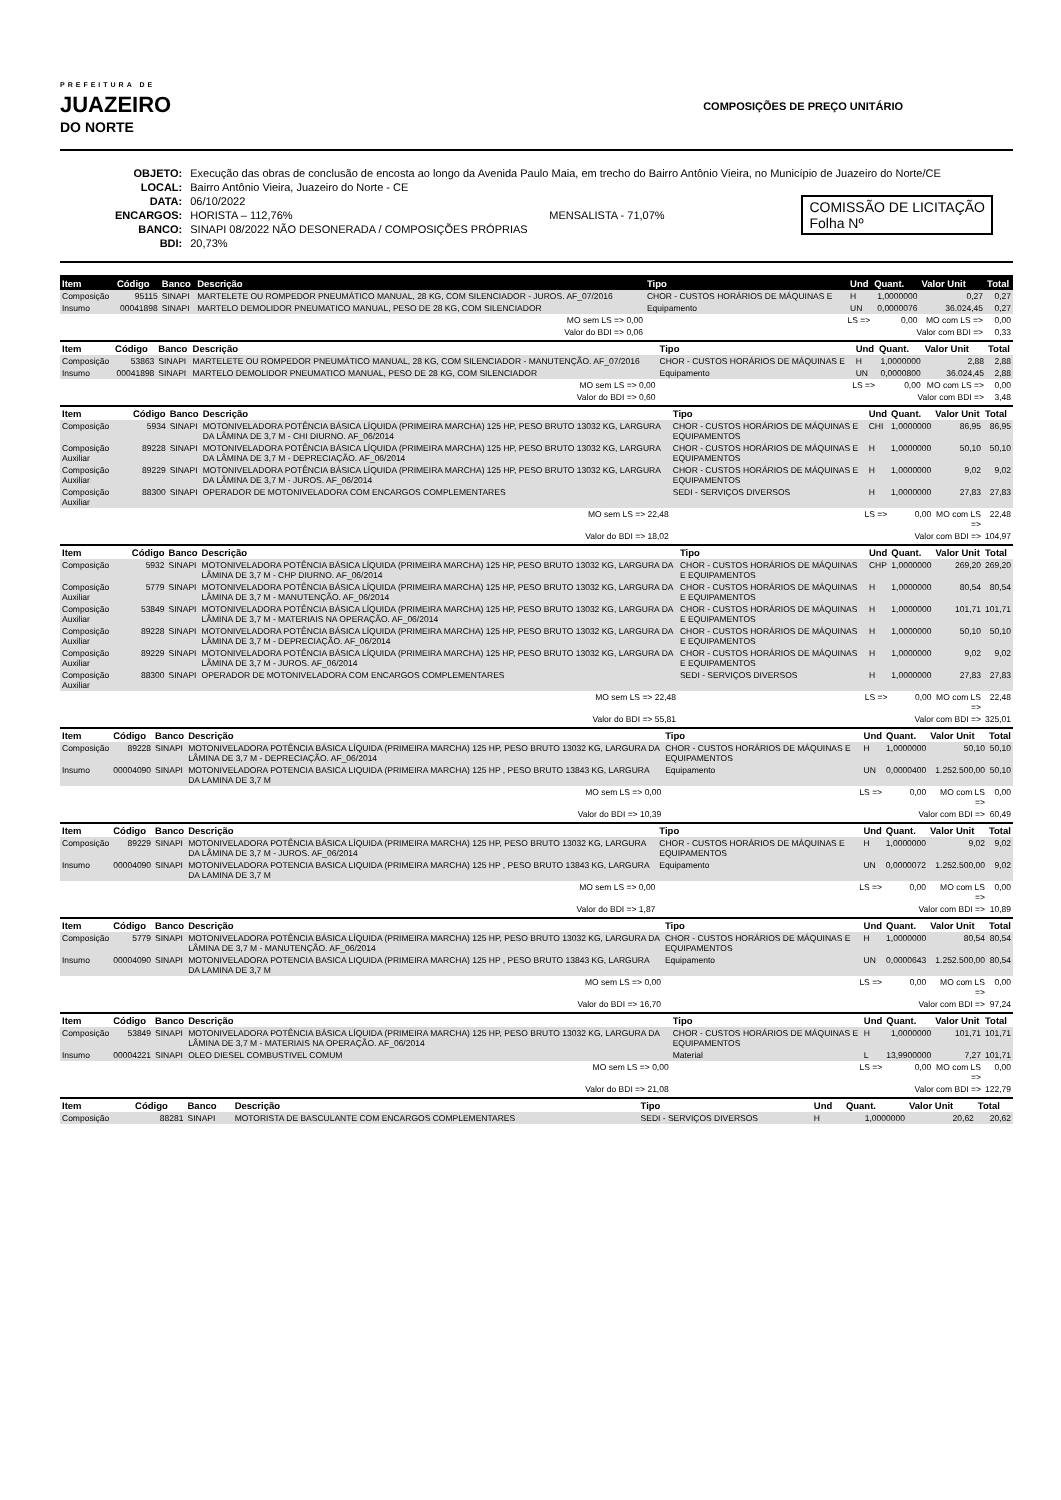PREFEITURA DE
JUAZEIRO
DO NORTE
COMPOSIÇÕES DE PREÇO UNITÁRIO
| OBJETO: | Execução das obras de conclusão de encosta ao longo da Avenida Paulo Maia, em trecho do Bairro Antônio Vieira, no Município de Juazeiro do Norte/CE |
| LOCAL: | Bairro Antônio Vieira, Juazeiro do Norte - CE |
| DATA: | 06/10/2022 |
| ENCARGOS: | HORISTA – 112,76% MENSALISTA - 71,07% |
| BANCO: | SINAPI 08/2022 NÃO DESONERADA / COMPOSIÇÕES PRÓPRIAS |
| BDI: | 20,73% |
COMISSÃO DE LICITAÇÃO
Folha Nº
| Item | Código | Banco | Descrição | Tipo | Und | Quant. | Valor Unit | Total |
| --- | --- | --- | --- | --- | --- | --- | --- | --- |
| Composição | 95115 | SINAPI | MARTELETE OU ROMPEDOR PNEUMÁTICO MANUAL, 28 KG, COM SILENCIADOR - JUROS. AF_07/2016 | CHOR - CUSTOS HORÁRIOS DE MÁQUINAS E | H | 1,0000000 | 0,27 | 0,27 |
| Insumo | 00041898 | SINAPI | MARTELO DEMOLIDOR PNEUMATICO MANUAL, PESO DE 28 KG, COM SILENCIADOR | Equipamento | UN | 0,0000076 | 36.024,45 | 0,27 |
| MO sem LS => 0,00 | | | | LS => | | 0,00 | MO com LS => | 0,00 |
| Valor do BDI => 0,06 | | | | Valor com BDI => | | | | 0,33 |
| Item | Código | Banco | Descrição | Tipo | Und | Quant. | Valor Unit | Total |
| --- | --- | --- | --- | --- | --- | --- | --- | --- |
| Composição | 53863 | SINAPI | MARTELETE OU ROMPEDOR PNEUMÁTICO MANUAL, 28 KG, COM SILENCIADOR - MANUTENÇÃO. AF_07/2016 | CHOR - CUSTOS HORÁRIOS DE MÁQUINAS E | H | 1,0000000 | 2,88 | 2,88 |
| Insumo | 00041898 | SINAPI | MARTELO DEMOLIDOR PNEUMATICO MANUAL, PESO DE 28 KG, COM SILENCIADOR | Equipamento | UN | 0,0000800 | 36.024,45 | 2,88 |
| MO sem LS => 0,00 | | | | LS => | | 0,00 | MO com LS => | 0,00 |
| Valor do BDI => 0,60 | | | | Valor com BDI => | | | | 3,48 |
| Item | Código | Banco | Descrição | Tipo | Und | Quant. | Valor Unit | Total |
| --- | --- | --- | --- | --- | --- | --- | --- | --- |
| Composição | 5934 | SINAPI | MOTONIVELADORA POTÊNCIA BÁSICA LÍQUIDA (PRIMEIRA MARCHA) 125 HP, PESO BRUTO 13032 KG, LARGURA DA LÂMINA DE 3,7 M - CHI DIURNO. AF_06/2014 | CHOR - CUSTOS HORÁRIOS DE MÁQUINAS E EQUIPAMENTOS | CHI | 1,0000000 | 86,95 | 86,95 |
| Composição Auxiliar | 89228 | SINAPI | MOTONIVELADORA POTÊNCIA BÁSICA LÍQUIDA (PRIMEIRA MARCHA) 125 HP, PESO BRUTO 13032 KG, LARGURA DA LÂMINA DE 3,7 M - DEPRECIAÇÃO. AF_06/2014 | CHOR - CUSTOS HORÁRIOS DE MÁQUINAS E EQUIPAMENTOS | H | 1,0000000 | 50,10 | 50,10 |
| Composição Auxiliar | 89229 | SINAPI | MOTONIVELADORA POTÊNCIA BÁSICA LÍQUIDA (PRIMEIRA MARCHA) 125 HP, PESO BRUTO 13032 KG, LARGURA DA LÂMINA DE 3,7 M - JUROS. AF_06/2014 | CHOR - CUSTOS HORÁRIOS DE MÁQUINAS E EQUIPAMENTOS | H | 1,0000000 | 9,02 | 9,02 |
| Composição Auxiliar | 88300 | SINAPI | OPERADOR DE MOTONIVELADORA COM ENCARGOS COMPLEMENTARES | SEDI - SERVIÇOS DIVERSOS | H | 1,0000000 | 27,83 | 27,83 |
| MO sem LS => 22,48 | | | | LS => | | 0,00 | MO com LS => | 22,48 |
| Valor do BDI => 18,02 | | | | Valor com BDI => | | | | 104,97 |
| Item | Código | Banco | Descrição | Tipo | Und | Quant. | Valor Unit | Total |
| --- | --- | --- | --- | --- | --- | --- | --- | --- |
| Composição | 5932 | SINAPI | MOTONIVELADORA POTÊNCIA BÁSICA LÍQUIDA (PRIMEIRA MARCHA) 125 HP, PESO BRUTO 13032 KG, LARGURA DA LÂMINA DE 3,7 M - CHP DIURNO. AF_06/2014 | CHOR - CUSTOS HORÁRIOS DE MÁQUINAS E EQUIPAMENTOS | CHP | 1,0000000 | 269,20 | 269,20 |
| Composição Auxiliar | 5779 | SINAPI | MOTONIVELADORA POTÊNCIA BÁSICA LÍQUIDA (PRIMEIRA MARCHA) 125 HP, PESO BRUTO 13032 KG, LARGURA DA LÂMINA DE 3,7 M - MANUTENÇÃO. AF_06/2014 | CHOR - CUSTOS HORÁRIOS DE MÁQUINAS E EQUIPAMENTOS | H | 1,0000000 | 80,54 | 80,54 |
| Composição Auxiliar | 53849 | SINAPI | MOTONIVELADORA POTÊNCIA BÁSICA LÍQUIDA (PRIMEIRA MARCHA) 125 HP, PESO BRUTO 13032 KG, LARGURA DA LÂMINA DE 3,7 M - MATERIAIS NA OPERAÇÃO. AF_06/2014 | CHOR - CUSTOS HORÁRIOS DE MÁQUINAS E EQUIPAMENTOS | H | 1,0000000 | 101,71 | 101,71 |
| Composição Auxiliar | 89228 | SINAPI | MOTONIVELADORA POTÊNCIA BÁSICA LÍQUIDA (PRIMEIRA MARCHA) 125 HP, PESO BRUTO 13032 KG, LARGURA DA LÂMINA DE 3,7 M - DEPRECIAÇÃO. AF_06/2014 | CHOR - CUSTOS HORÁRIOS DE MÁQUINAS E EQUIPAMENTOS | H | 1,0000000 | 50,10 | 50,10 |
| Composição Auxiliar | 89229 | SINAPI | MOTONIVELADORA POTÊNCIA BÁSICA LÍQUIDA (PRIMEIRA MARCHA) 125 HP, PESO BRUTO 13032 KG, LARGURA DA LÂMINA DE 3,7 M - JUROS. AF_06/2014 | CHOR - CUSTOS HORÁRIOS DE MÁQUINAS E EQUIPAMENTOS | H | 1,0000000 | 9,02 | 9,02 |
| Composição Auxiliar | 88300 | SINAPI | OPERADOR DE MOTONIVELADORA COM ENCARGOS COMPLEMENTARES | SEDI - SERVIÇOS DIVERSOS | H | 1,0000000 | 27,83 | 27,83 |
| MO sem LS => 22,48 | | | | LS => | | 0,00 | MO com LS => | 22,48 |
| Valor do BDI => 55,81 | | | | Valor com BDI => | | | | 325,01 |
| Item | Código | Banco | Descrição | Tipo | Und | Quant. | Valor Unit | Total |
| --- | --- | --- | --- | --- | --- | --- | --- | --- |
| Composição | 89228 | SINAPI | MOTONIVELADORA POTÊNCIA BÁSICA LÍQUIDA (PRIMEIRA MARCHA) 125 HP, PESO BRUTO 13032 KG, LARGURA DA LÂMINA DE 3,7 M - DEPRECIAÇÃO. AF_06/2014 | CHOR - CUSTOS HORÁRIOS DE MÁQUINAS E EQUIPAMENTOS | H | 1,0000000 | 50,10 | 50,10 |
| Insumo | 00004090 | SINAPI | MOTONIVELADORA POTENCIA BASICA LIQUIDA (PRIMEIRA MARCHA) 125 HP , PESO BRUTO 13843 KG, LARGURA DA LAMINA DE 3,7 M | Equipamento | UN | 0,0000400 | 1.252.500,00 | 50,10 |
| MO sem LS => 0,00 | | | | LS => | | 0,00 | MO com LS => | 0,00 |
| Valor do BDI => 10,39 | | | | Valor com BDI => | | | | 60,49 |
| Item | Código | Banco | Descrição | Tipo | Und | Quant. | Valor Unit | Total |
| --- | --- | --- | --- | --- | --- | --- | --- | --- |
| Composição | 89229 | SINAPI | MOTONIVELADORA POTÊNCIA BÁSICA LÍQUIDA (PRIMEIRA MARCHA) 125 HP, PESO BRUTO 13032 KG, LARGURA DA LÂMINA DE 3,7 M - JUROS. AF_06/2014 | CHOR - CUSTOS HORÁRIOS DE MÁQUINAS E EQUIPAMENTOS | H | 1,0000000 | 9,02 | 9,02 |
| Insumo | 00004090 | SINAPI | MOTONIVELADORA POTENCIA BASICA LIQUIDA (PRIMEIRA MARCHA) 125 HP , PESO BRUTO 13843 KG, LARGURA DA LAMINA DE 3,7 M | Equipamento | UN | 0,0000072 | 1.252.500,00 | 9,02 |
| MO sem LS => 0,00 | | | | LS => | | 0,00 | MO com LS => | 0,00 |
| Valor do BDI => 1,87 | | | | Valor com BDI => | | | | 10,89 |
| Item | Código | Banco | Descrição | Tipo | Und | Quant. | Valor Unit | Total |
| --- | --- | --- | --- | --- | --- | --- | --- | --- |
| Composição | 5779 | SINAPI | MOTONIVELADORA POTÊNCIA BÁSICA LÍQUIDA (PRIMEIRA MARCHA) 125 HP, PESO BRUTO 13032 KG, LARGURA DA LÂMINA DE 3,7 M - MANUTENÇÃO. AF_06/2014 | CHOR - CUSTOS HORÁRIOS DE MÁQUINAS E EQUIPAMENTOS | H | 1,0000000 | 80,54 | 80,54 |
| Insumo | 00004090 | SINAPI | MOTONIVELADORA POTENCIA BASICA LIQUIDA (PRIMEIRA MARCHA) 125 HP , PESO BRUTO 13843 KG, LARGURA DA LAMINA DE 3,7 M | Equipamento | UN | 0,0000643 | 1.252.500,00 | 80,54 |
| MO sem LS => 0,00 | | | | LS => | | 0,00 | MO com LS => | 0,00 |
| Valor do BDI => 16,70 | | | | Valor com BDI => | | | | 97,24 |
| Item | Código | Banco | Descrição | Tipo | Und | Quant. | Valor Unit | Total |
| --- | --- | --- | --- | --- | --- | --- | --- | --- |
| Composição | 53849 | SINAPI | MOTONIVELADORA POTÊNCIA BÁSICA LÍQUIDA (PRIMEIRA MARCHA) 125 HP, PESO BRUTO 13032 KG, LARGURA DA LÂMINA DE 3,7 M - MATERIAIS NA OPERAÇÃO. AF_06/2014 | CHOR - CUSTOS HORÁRIOS DE MÁQUINAS E EQUIPAMENTOS | H | 1,0000000 | 101,71 | 101,71 |
| Insumo | 00004221 | SINAPI | OLEO DIESEL COMBUSTIVEL COMUM | Material | L | 13,9900000 | 7,27 | 101,71 |
| MO sem LS => 0,00 | | | | LS => | | 0,00 | MO com LS => | 0,00 |
| Valor do BDI => 21,08 | | | | Valor com BDI => | | | | 122,79 |
| Item | Código | Banco | Descrição | Tipo | Und | Quant. | Valor Unit | Total |
| --- | --- | --- | --- | --- | --- | --- | --- | --- |
| Composição | 88281 | SINAPI | MOTORISTA DE BASCULANTE COM ENCARGOS COMPLEMENTARES | SEDI - SERVIÇOS DIVERSOS | H | 1,0000000 | 20,62 | 20,62 |